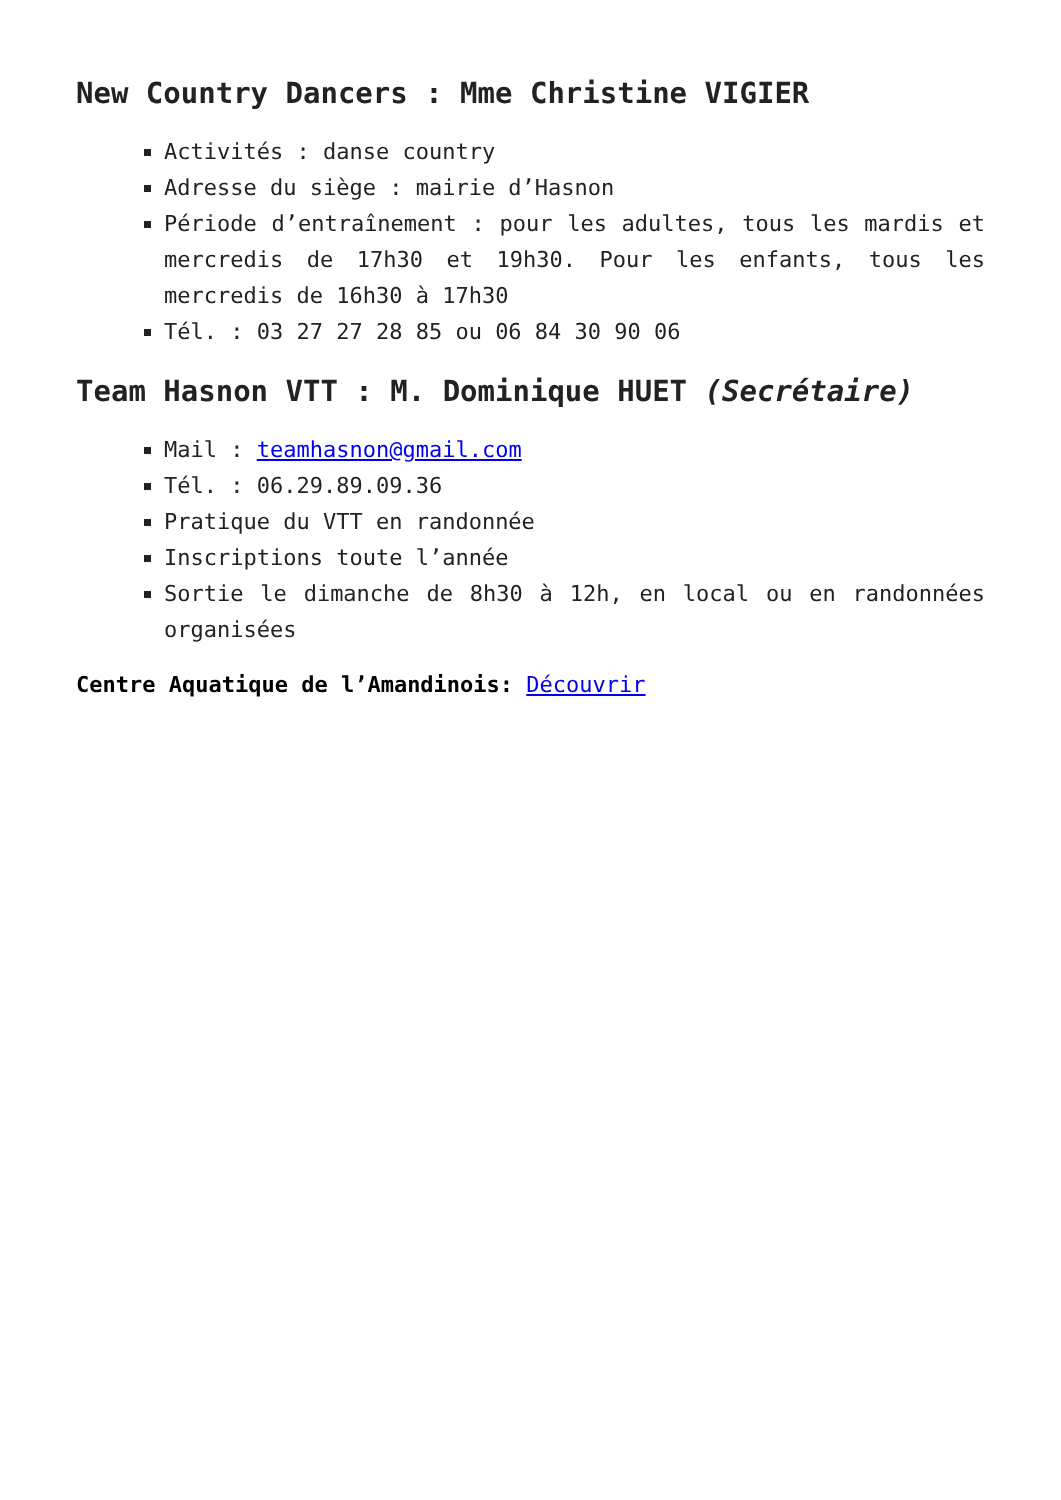New Country Dancers : Mme Christine VIGIER
Activités : danse country
Adresse du siège : mairie d’Hasnon
Période d’entraînement : pour les adultes, tous les mardis et mercredis de 17h30 et 19h30. Pour les enfants, tous les mercredis de 16h30 à 17h30
Tél. : 03 27 27 28 85 ou 06 84 30 90 06
Team Hasnon VTT : M. Dominique HUET (Secrétaire)
Mail : teamhasnon@gmail.com
Tél. : 06.29.89.09.36
Pratique du VTT en randonnée
Inscriptions toute l’année
Sortie le dimanche de 8h30 à 12h, en local ou en randonnées organisées
Centre Aquatique de l’Amandinois: Découvrir